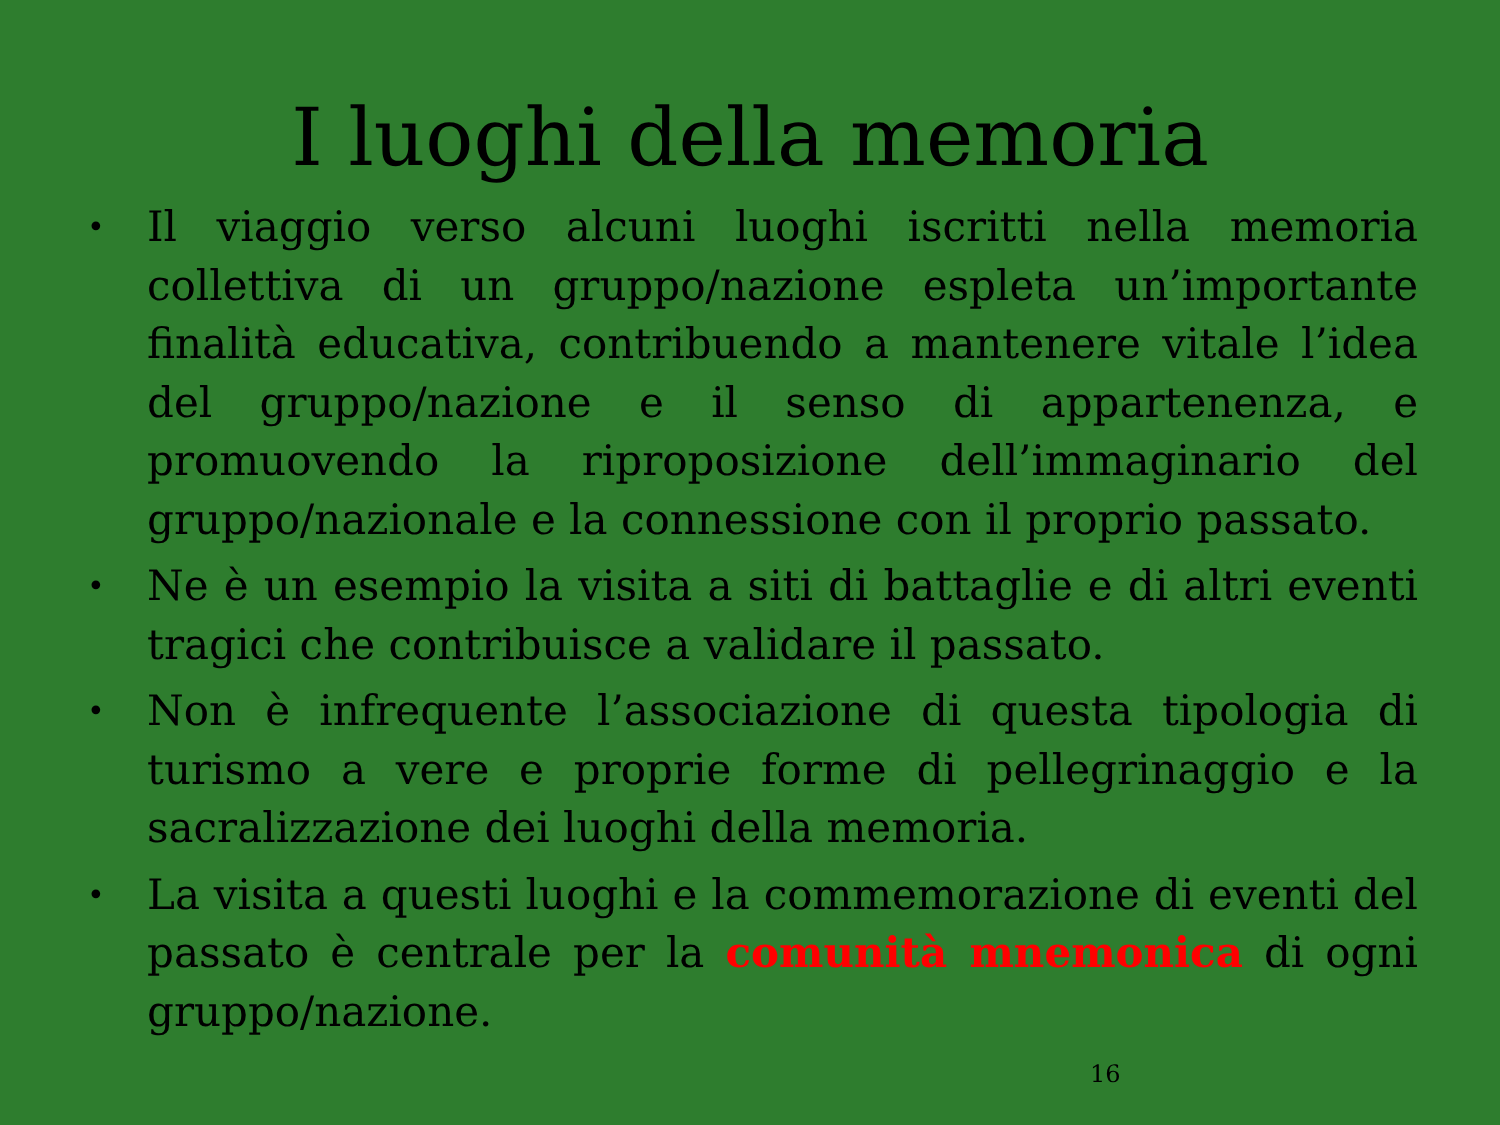I luoghi della memoria
• Il viaggio verso alcuni luoghi iscritti nella memoria collettiva di un gruppo/nazione espleta un’importante finalità educativa, contribuendo a mantenere vitale l’idea del gruppo/nazione e il senso di appartenenza, e promuovendo la riproposizione dell’immaginario del gruppo/nazionale e la connessione con il proprio passato.
• Ne è un esempio la visita a siti di battaglie e di altri eventi tragici che contribuisce a validare il passato.
• Non è infrequente l’associazione di questa tipologia di turismo a vere e proprie forme di pellegrinaggio e la sacralizzazione dei luoghi della memoria.
• La visita a questi luoghi e la commemorazione di eventi del passato è centrale per la comunità mnemonica di ogni gruppo/nazione.
16